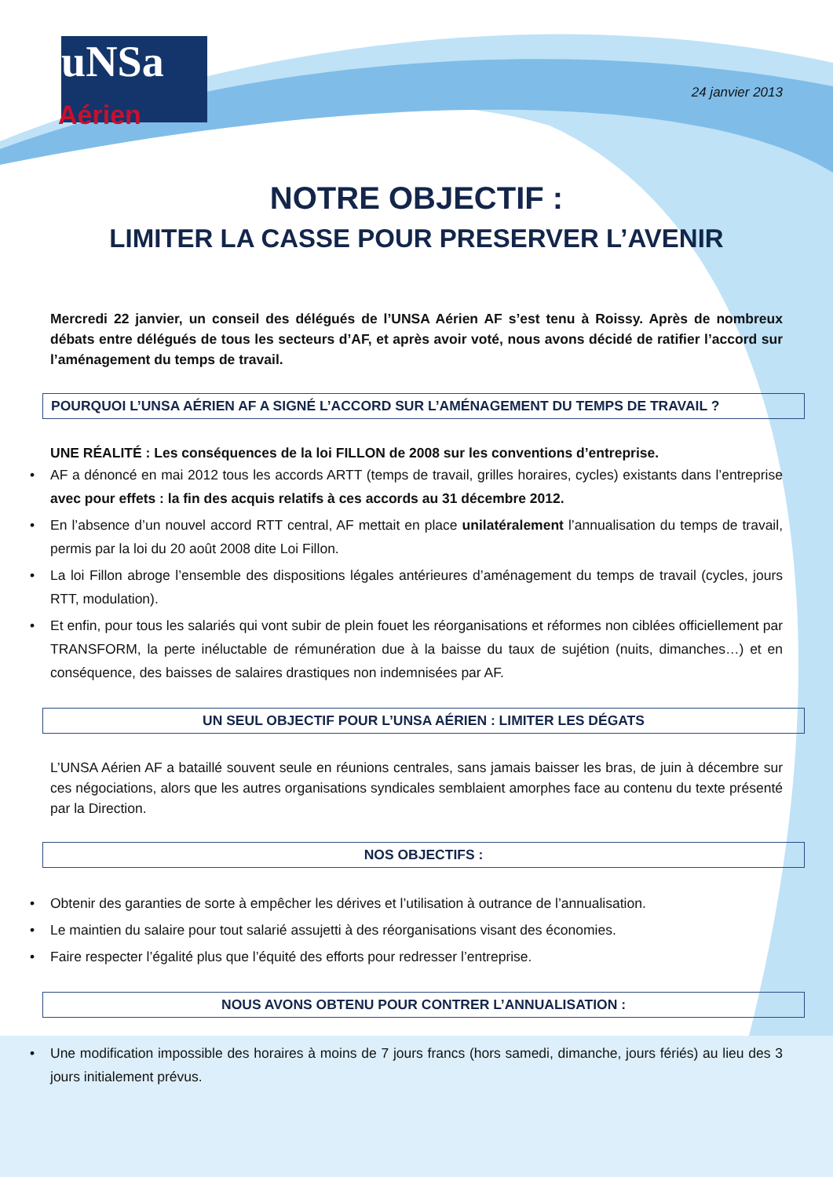uNSa
Aérien
24 janvier 2013
NOTRE OBJECTIF :
LIMITER LA CASSE POUR PRESERVER L’AVENIR
Mercredi 22 janvier, un conseil des délégués de l’UNSA Aérien AF s’est tenu à Roissy. Après de nombreux débats entre délégués de tous les secteurs d’AF, et après avoir voté, nous avons décidé de ratifier l’accord sur l’aménagement du temps de travail.
POURQUOI L’UNSA AÉRIEN AF A SIGNÉ L’ACCORD SUR L’AMÉNAGEMENT DU TEMPS DE TRAVAIL ?
UNE RÉALITÉ : Les conséquences de la loi FILLON de 2008 sur les conventions d’entreprise.
AF a dénoncé en mai 2012 tous les accords ARTT (temps de travail, grilles horaires, cycles) existants dans l’entreprise avec pour effets : la fin des acquis relatifs à ces accords au 31 décembre 2012.
En l’absence d’un nouvel accord RTT central, AF mettait en place unilatéralement l’annualisation du temps de travail, permis par la loi du 20 août 2008 dite Loi Fillon.
La loi Fillon abroge l’ensemble des dispositions légales antérieures d’aménagement du temps de travail (cycles, jours RTT, modulation).
Et enfin, pour tous les salariés qui vont subir de plein fouet les réorganisations et réformes non ciblées officiellement par TRANSFORM, la perte inéluctable de rémunération due à la baisse du taux de sujétion (nuits, dimanches…) et en conséquence, des baisses de salaires drastiques non indemnisées par AF.
UN SEUL OBJECTIF POUR L’UNSA AÉRIEN : LIMITER LES DÉGATS
L’UNSA Aérien AF a bataillé souvent seule en réunions centrales, sans jamais baisser les bras, de juin à décembre sur ces négociations, alors que les autres organisations syndicales semblaient amorphes face au contenu du texte présenté par la Direction.
NOS OBJECTIFS :
Obtenir des garanties de sorte à empêcher les dérives et l’utilisation à outrance de l’annualisation.
Le maintien du salaire pour tout salarié assujetti à des réorganisations visant des économies.
Faire respecter l’égalité plus que l’équité des efforts pour redresser l’entreprise.
NOUS AVONS OBTENU POUR CONTRER L’ANNUALISATION :
Une modification impossible des horaires à moins de 7 jours francs (hors samedi, dimanche, jours fériés) au lieu des 3 jours initialement prévus.